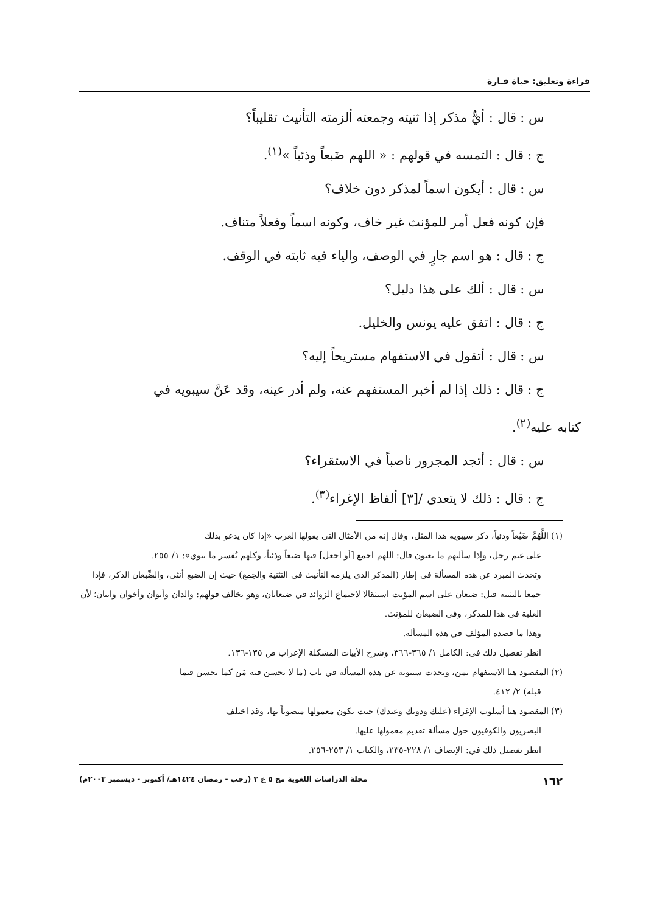قراءة وتعليق: حياة قـارة
س : قال : أيٌّ مذكر إذا ثنيته وجمعته ألزمته التأنيث تقليباً؟
ج : قال : التمسه في قولهم : « اللهم ضَبعاً وذئباً »<sup>(١)</sup>.
س : قال : أيكون اسماً لمذكر دون خلاف؟
فإن كونه فعل أمر للمؤنث غير خاف، وكونه اسماً وفعلاً متناف.
ج : قال : هو اسم جارٍ في الوصف، والياء فيه ثابته في الوقف.
س : قال : ألك على هذا دليل؟
ج : قال : اتفق عليه يونس والخليل.
س : قال : أتقول في الاستفهام مستريحاً إليه؟
ج : قال : ذلك إذا لم أخبر المستفهم عنه، ولم أدر عينه، وقد عَنَّ سيبويه في
كتابه عليه<sup>(٢)</sup>.
س : قال : أتجد المجرور ناصباً في الاستقراء؟
ج : قال : ذلك لا يتعدى /[٣] ألفاظ الإغراء<sup>(٣)</sup>.
(١) اللَّهُمَّ ضَبُعاً وذئباً، ذكر سيبويه هذا المثل، وقال إنه من الأمثال التي يقولها العرب «إذا كان يدعو بذلك
على غنم رجل، وإذا سألتهم ما يعنون قال: اللهم اجمع [أو اجعل] فيها ضبعاً وذئباً، وكلهم يُفسر ما ينوي»: ١/ ٢٥٥.
وتحدث المبرد عن هذه المسألة في إطار (المذكر الذي يلزمه التأنيث في التثنية والجمع) حيث إن الضبع أنثى، والضِّبعان الذكر، فإذا جمعا بالتثنية قيل: ضبعان على اسم المؤنث استثقالا لاجتماع الزوائد في ضبعانان، وهو يخالف قولهم: والدان وأبوان وأخوان وابنان؛ لأن الغلبة في هذا للمذكر، وفي الضبعان للمؤنث.
وهذا ما قصده المؤلف في هذه المسألة.
انظر تفصيل ذلك في: الكامل ١/ ٣٦٥-٣٦٦، وشرح الأبيات المشكلة الإعراب ص ١٣٥-١٣٦.
(٢) المقصود هنا الاستفهام بمن، وتحدث سيبويه عن هذه المسألة في باب (ما لا تحسن فيه مَن كما تحسن فيما
قبله) ٢/ ٤١٢.
(٣) المقصود هنا أسلوب الإغراء (عليك ودونك وعندك) حيث يكون معمولها منصوباً بها، وقد اختلف
البصريون والكوفيون حول مسألة تقديم معمولها عليها.
انظر تفصيل ذلك في: الإنصاف ١/ ٢٢٨-٢٣٥، والكتاب ١/ ٢٥٣-٢٥٦.
١٦٢ مجلة الدراسات اللغوية مج ٥ ع ٣ (رجب - رمضان ١٤٢٤هـ/ أكتوبر - ديسمبر ٢٠٠٣م)